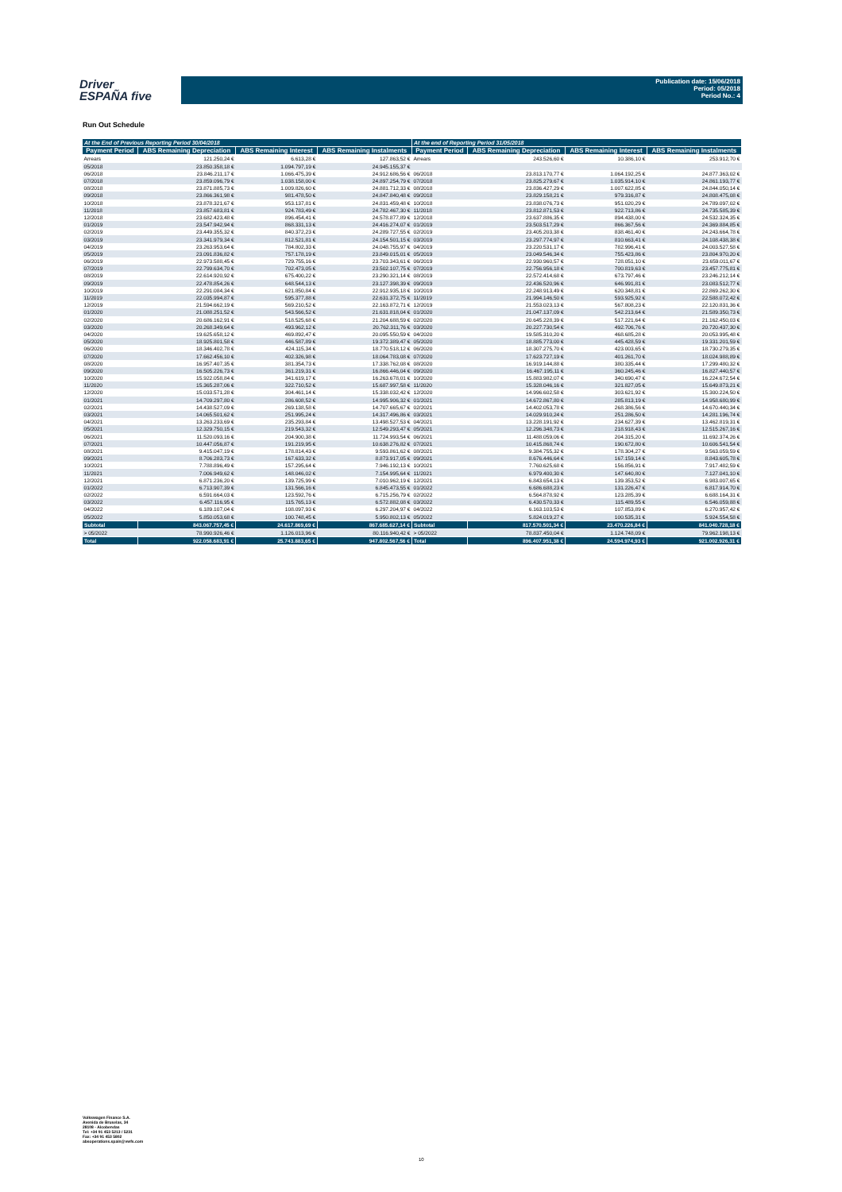Driver
ESPAÑA five
Publication date: 15/06/2018
Period: 05/2018
Period No.: 4
Run Out Schedule
| At the End of Previous Reporting Period 30/04/2018 | | | | At the end of Reporting Period 31/05/2018 | | | |
| --- | --- | --- | --- | --- | --- | --- | --- |
| Payment Period | ABS Remaining Depreciation | ABS Remaining Interest | ABS Remaining Instalments | Payment Period | ABS Remaining Depreciation | ABS Remaining Interest | ABS Remaining Instalments |
| Arrears | 121.250,24 € | 6.613,28 € | 127.863,52 € | Arrears | 243.526,60 € | 10.386,10 € | 253.912,70 € |
| 05/2018 | 23.850.358,18 € | 1.094.797,19 € | 24.945.155,37 € | | | | |
| 06/2018 | 23.846.211,17 € | 1.066.475,39 € | 24.912.686,56 € | 06/2018 | 23.813.170,77 € | 1.064.192,25 € | 24.877.363,02 € |
| 07/2018 | 23.859.096,79 € | 1.038.158,00 € | 24.897.254,79 € | 07/2018 | 23.825.279,67 € | 1.035.914,10 € | 24.861.193,77 € |
| 08/2018 | 23.871.885,73 € | 1.009.826,60 € | 24.881.712,33 € | 08/2018 | 23.836.427,29 € | 1.007.622,85 € | 24.844.050,14 € |
| 09/2018 | 23.866.361,98 € | 981.478,50 € | 24.847.840,48 € | 09/2018 | 23.829.158,21 € | 979.316,87 € | 24.808.475,08 € |
| 10/2018 | 23.878.321,67 € | 953.137,81 € | 24.831.459,48 € | 10/2018 | 23.838.076,73 € | 951.020,29 € | 24.789.097,02 € |
| 11/2018 | 23.857.683,81 € | 924.783,49 € | 24.782.467,30 € | 11/2018 | 23.812.871,53 € | 922.713,86 € | 24.735.585,39 € |
| 12/2018 | 23.682.423,48 € | 896.454,41 € | 24.578.877,89 € | 12/2018 | 23.637.886,35 € | 894.438,00 € | 24.532.324,35 € |
| 01/2019 | 23.547.942,94 € | 868.331,13 € | 24.416.274,07 € | 01/2019 | 23.503.517,29 € | 866.367,56 € | 24.369.884,85 € |
| 02/2019 | 23.449.355,32 € | 840.372,23 € | 24.289.727,55 € | 02/2019 | 23.405.203,38 € | 838.461,40 € | 24.243.664,78 € |
| 03/2019 | 23.341.979,34 € | 812.521,81 € | 24.154.501,15 € | 03/2019 | 23.297.774,97 € | 810.663,41 € | 24.108.438,38 € |
| 04/2019 | 23.263.953,64 € | 784.802,33 € | 24.048.755,97 € | 04/2019 | 23.220.531,17 € | 782.996,41 € | 24.003.527,58 € |
| 05/2019 | 23.091.836,82 € | 757.178,19 € | 23.849.015,01 € | 05/2019 | 23.049.546,34 € | 755.423,86 € | 23.804.970,20 € |
| 06/2019 | 22.973.588,45 € | 729.755,16 € | 23.703.343,61 € | 06/2019 | 22.930.960,57 € | 728.051,10 € | 23.659.011,67 € |
| 07/2019 | 22.799.634,70 € | 702.473,05 € | 23.502.107,75 € | 07/2019 | 22.756.956,18 € | 700.819,63 € | 23.457.775,81 € |
| 08/2019 | 22.614.920,92 € | 675.400,22 € | 23.290.321,14 € | 08/2019 | 22.572.414,68 € | 673.797,46 € | 23.246.212,14 € |
| 09/2019 | 22.478.854,26 € | 648.544,13 € | 23.127.398,39 € | 09/2019 | 22.436.520,96 € | 646.991,81 € | 23.083.512,77 € |
| 10/2019 | 22.291.084,34 € | 621.850,84 € | 22.912.935,18 € | 10/2019 | 22.248.913,49 € | 620.348,81 € | 22.869.262,30 € |
| 11/2019 | 22.035.994,87 € | 595.377,88 € | 22.631.372,75 € | 11/2019 | 21.994.146,50 € | 593.925,92 € | 22.588.072,42 € |
| 12/2019 | 21.594.662,19 € | 569.210,52 € | 22.163.872,71 € | 12/2019 | 21.553.023,13 € | 567.808,23 € | 22.120.831,36 € |
| 01/2020 | 21.088.251,52 € | 543.566,52 € | 21.631.818,04 € | 01/2020 | 21.047.137,09 € | 542.213,64 € | 21.589.350,73 € |
| 02/2020 | 20.686.162,91 € | 518.525,68 € | 21.204.688,59 € | 02/2020 | 20.645.228,39 € | 517.221,64 € | 21.162.450,03 € |
| 03/2020 | 20.268.349,64 € | 493.962,12 € | 20.762.311,76 € | 03/2020 | 20.227.730,54 € | 492.706,76 € | 20.720.437,30 € |
| 04/2020 | 19.625.658,12 € | 469.892,47 € | 20.095.550,59 € | 04/2020 | 19.585.310,20 € | 468.685,28 € | 20.053.995,48 € |
| 05/2020 | 18.925.801,58 € | 446.587,89 € | 19.372.389,47 € | 05/2020 | 18.885.773,00 € | 445.428,59 € | 19.331.201,59 € |
| 06/2020 | 18.346.402,78 € | 424.115,34 € | 18.770.518,12 € | 06/2020 | 18.307.275,70 € | 423.003,65 € | 18.730.279,35 € |
| 07/2020 | 17.662.456,10 € | 402.326,98 € | 18.064.783,08 € | 07/2020 | 17.623.727,19 € | 401.261,70 € | 18.024.988,89 € |
| 08/2020 | 16.957.407,35 € | 381.354,73 € | 17.338.762,08 € | 08/2020 | 16.919.144,88 € | 380.335,44 € | 17.299.480,32 € |
| 09/2020 | 16.505.226,73 € | 361.219,31 € | 16.866.446,04 € | 09/2020 | 16.467.195,11 € | 360.245,46 € | 16.827.440,57 € |
| 10/2020 | 15.922.058,84 € | 341.619,17 € | 16.263.678,01 € | 10/2020 | 15.883.982,07 € | 340.690,47 € | 16.224.672,54 € |
| 11/2020 | 15.365.287,06 € | 322.710,52 € | 15.687.997,58 € | 11/2020 | 15.328.046,16 € | 321.827,05 € | 15.649.873,21 € |
| 12/2020 | 15.033.571,28 € | 304.461,14 € | 15.338.032,42 € | 12/2020 | 14.996.602,58 € | 303.621,92 € | 15.300.224,50 € |
| 01/2021 | 14.709.297,80 € | 286.608,52 € | 14.995.906,32 € | 01/2021 | 14.672.867,80 € | 285.813,19 € | 14.958.680,99 € |
| 02/2021 | 14.438.527,09 € | 269.138,58 € | 14.707.665,67 € | 02/2021 | 14.402.053,78 € | 268.386,56 € | 14.670.440,34 € |
| 03/2021 | 14.065.501,62 € | 251.995,24 € | 14.317.496,86 € | 03/2021 | 14.029.910,24 € | 251.286,50 € | 14.281.196,74 € |
| 04/2021 | 13.263.233,69 € | 235.293,84 € | 13.498.527,53 € | 04/2021 | 13.228.191,92 € | 234.627,39 € | 13.462.819,31 € |
| 05/2021 | 12.329.750,15 € | 219.543,32 € | 12.549.293,47 € | 05/2021 | 12.296.348,73 € | 218.918,43 € | 12.515.267,16 € |
| 06/2021 | 11.520.093,16 € | 204.900,38 € | 11.724.993,54 € | 06/2021 | 11.488.059,06 € | 204.315,20 € | 11.692.374,26 € |
| 07/2021 | 10.447.056,87 € | 191.219,95 € | 10.638.276,82 € | 07/2021 | 10.415.868,74 € | 190.672,80 € | 10.606.541,54 € |
| 08/2021 | 9.415.047,19 € | 178.814,43 € | 9.593.861,62 € | 08/2021 | 9.384.755,32 € | 178.304,27 € | 9.563.059,59 € |
| 09/2021 | 8.706.283,73 € | 167.633,32 € | 8.873.917,05 € | 09/2021 | 8.676.446,64 € | 167.159,14 € | 8.843.605,78 € |
| 10/2021 | 7.788.896,49 € | 157.295,64 € | 7.946.192,13 € | 10/2021 | 7.760.625,68 € | 156.856,91 € | 7.917.482,59 € |
| 11/2021 | 7.006.949,62 € | 148.046,02 € | 7.154.995,64 € | 11/2021 | 6.979.400,30 € | 147.640,80 € | 7.127.041,10 € |
| 12/2021 | 6.871.236,20 € | 139.725,99 € | 7.010.962,19 € | 12/2021 | 6.843.654,13 € | 139.353,52 € | 6.983.007,65 € |
| 01/2022 | 6.713.907,39 € | 131.566,16 € | 6.845.473,55 € | 01/2022 | 6.686.688,23 € | 131.226,47 € | 6.817.914,70 € |
| 02/2022 | 6.591.664,03 € | 123.592,76 € | 6.715.256,79 € | 02/2022 | 6.564.878,92 € | 123.285,39 € | 6.688.164,31 € |
| 03/2022 | 6.457.116,95 € | 115.765,13 € | 6.572.882,08 € | 03/2022 | 6.430.570,33 € | 115.489,55 € | 6.546.059,88 € |
| 04/2022 | 6.189.107,04 € | 108.097,93 € | 6.297.204,97 € | 04/2022 | 6.163.103,53 € | 107.853,89 € | 6.270.957,42 € |
| 05/2022 | 5.850.053,68 € | 100.748,45 € | 5.950.802,13 € | 05/2022 | 5.824.019,27 € | 100.535,31 € | 5.924.554,58 € |
| Subtotal | 843.067.757,45 € | 24.617.869,69 € | 867.685.627,14 € | Subtotal | 817.570.501,34 € | 23.470.226,84 € | 841.040.728,18 € |
| > 05/2022 | 78.990.926,46 € | 1.126.013,96 € | 80.116.940,42 € | > 05/2022 | 78.837.450,04 € | 1.124.748,09 € | 79.962.198,13 € |
| Total | 922.058.683,91 € | 25.743.883,65 € | 947.802.567,56 € | Total | 896.407.951,38 € | 24.594.974,93 € | 921.002.926,31 € |
Volkswagen Finance S.A.
Avenida de Bruselas, 34
28108 - Alcobendas
Tel: +34 91 453 5213 / 5231
Fax: +34 91 453 5802
absoperations.spain@vwfs.com
10